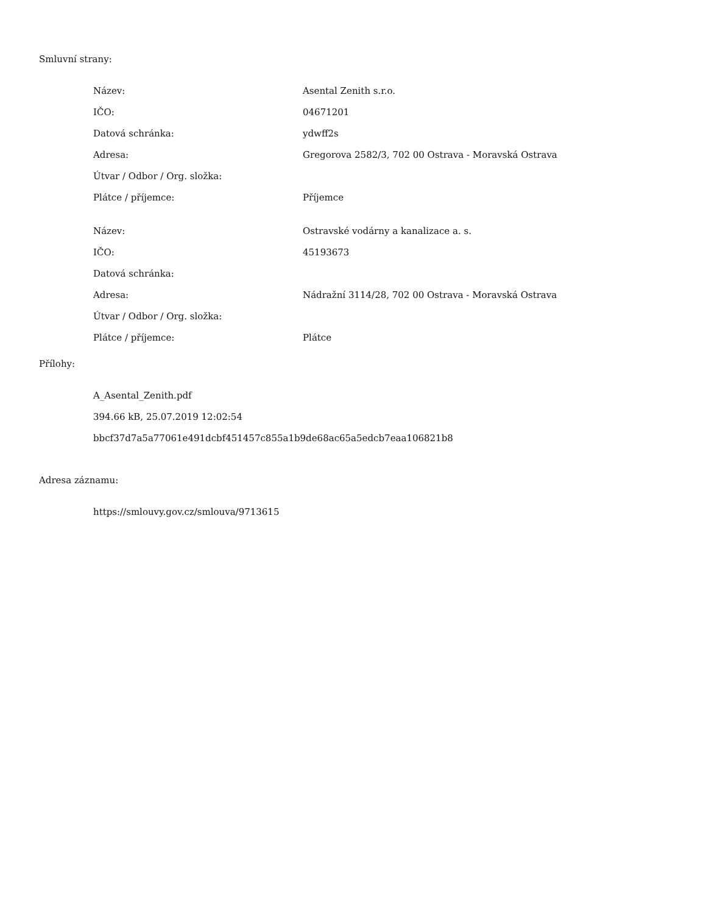Smluvní strany:
| Název: | Asental Zenith s.r.o. |
| IČO: | 04671201 |
| Datová schránka: | ydwff2s |
| Adresa: | Gregorova 2582/3, 702 00 Ostrava - Moravská Ostrava |
| Útvar / Odbor / Org. složka: | |
| Plátce / příjemce: | Příjemce |
| Název: | Ostravské vodárny a kanalizace a. s. |
| IČO: | 45193673 |
| Datová schránka: | |
| Adresa: | Nádražní 3114/28, 702 00 Ostrava - Moravská Ostrava |
| Útvar / Odbor / Org. složka: | |
| Plátce / příjemce: | Plátce |
Přílohy:
A_Asental_Zenith.pdf
394.66 kB, 25.07.2019 12:02:54
bbcf37d7a5a77061e491dcbf451457c855a1b9de68ac65a5edcb7eaa106821b8
Adresa záznamu:
https://smlouvy.gov.cz/smlouva/9713615